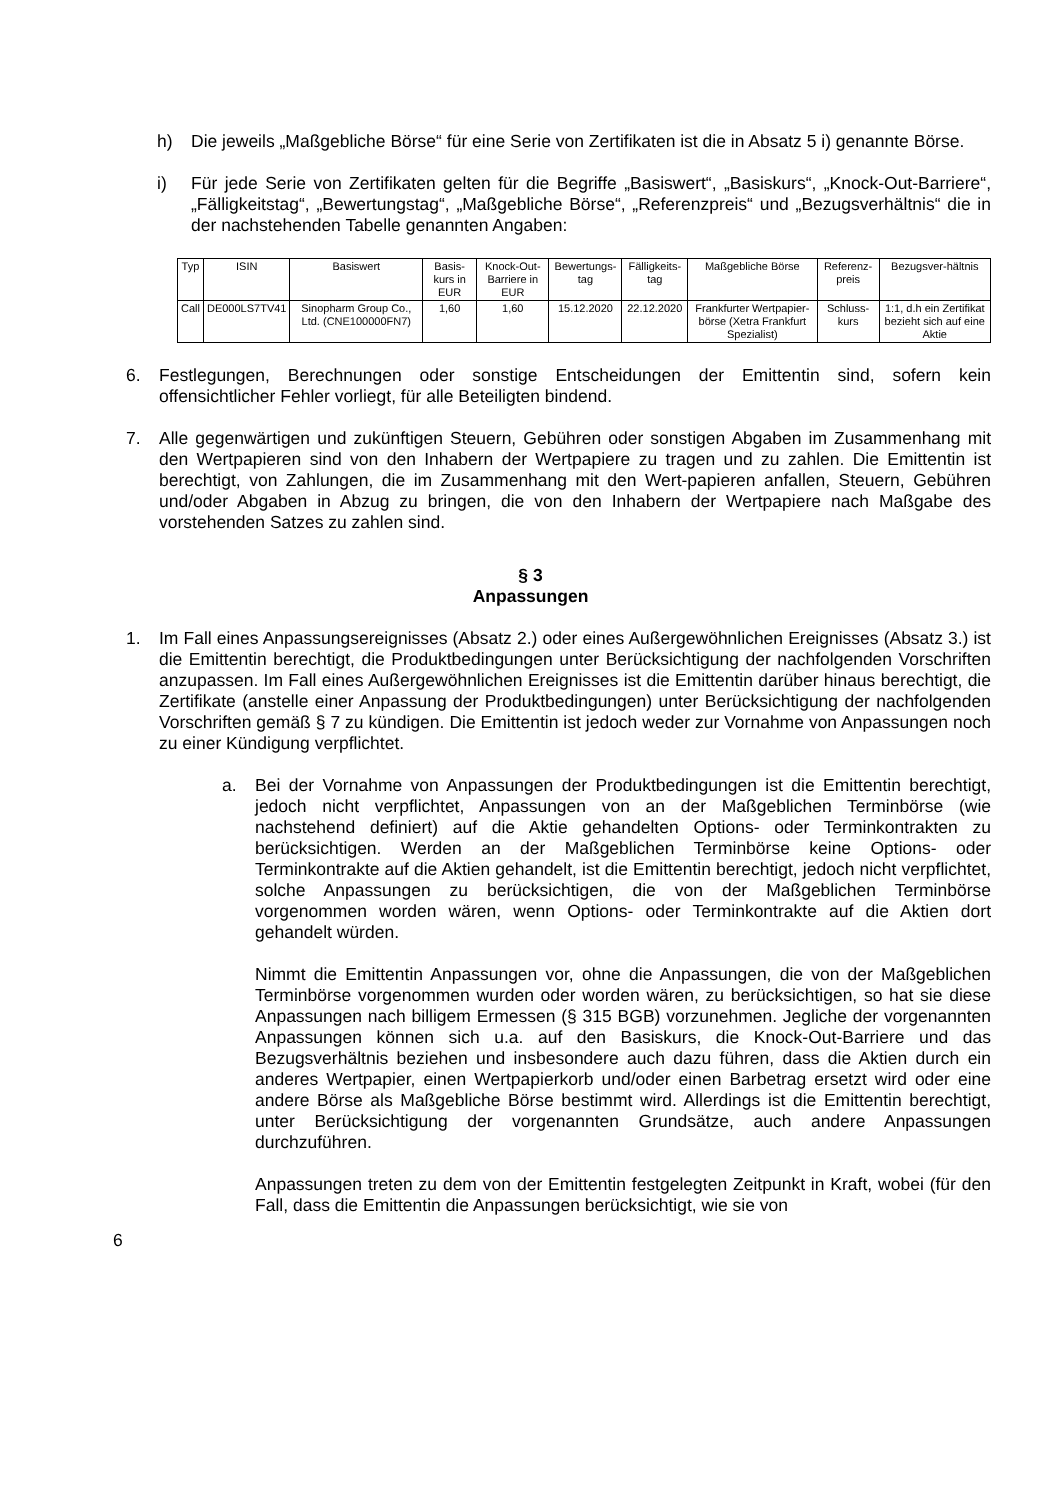h) Die jeweils „Maßgebliche Börse“ für eine Serie von Zertifikaten ist die in Absatz 5 i) genannte Börse.
i) Für jede Serie von Zertifikaten gelten für die Begriffe „Basiswert“, „Basiskurs“, „Knock-Out-Barriere“, „Fälligkeitstag“, „Bewertungstag“, „Maßgebliche Börse“, „Referenzpreis“ und „Bezugsverhältnis“ die in der nachstehenden Tabelle genannten Angaben:
| Typ | ISIN | Basiswert | Basis-kurs in EUR | Knock-Out-Barriere in EUR | Bewertungs-tag | Fälligkeits-tag | Maßgebliche Börse | Referenz-preis | Bezugsver-hältnis |
| --- | --- | --- | --- | --- | --- | --- | --- | --- | --- |
| Call | DE000LS7TV41 | Sinopharm Group Co., Ltd. (CNE100000FN7) | 1,60 | 1,60 | 15.12.2020 | 22.12.2020 | Frankfurter Wertpapier-börse (Xetra Frankfurt Spezialist) | Schluss-kurs | 1:1, d.h ein Zertifikat bezieht sich auf eine Aktie |
6. Festlegungen, Berechnungen oder sonstige Entscheidungen der Emittentin sind, sofern kein offensichtlicher Fehler vorliegt, für alle Beteiligten bindend.
7. Alle gegenwärtigen und zukünftigen Steuern, Gebühren oder sonstigen Abgaben im Zusammenhang mit den Wertpapieren sind von den Inhabern der Wertpapiere zu tragen und zu zahlen. Die Emittentin ist berechtigt, von Zahlungen, die im Zusammenhang mit den Wert-papieren anfallen, Steuern, Gebühren und/oder Abgaben in Abzug zu bringen, die von den Inhabern der Wertpapiere nach Maßgabe des vorstehenden Satzes zu zahlen sind.
§ 3
Anpassungen
1. Im Fall eines Anpassungsereignisses (Absatz 2.) oder eines Außergewöhnlichen Ereignisses (Absatz 3.) ist die Emittentin berechtigt, die Produktbedingungen unter Berücksichtigung der nachfolgenden Vorschriften anzupassen. Im Fall eines Außergewöhnlichen Ereignisses ist die Emittentin darüber hinaus berechtigt, die Zertifikate (anstelle einer Anpassung der Produktbedingungen) unter Berücksichtigung der nachfolgenden Vorschriften gemäß § 7 zu kündigen. Die Emittentin ist jedoch weder zur Vornahme von Anpassungen noch zu einer Kündigung verpflichtet.
a. Bei der Vornahme von Anpassungen der Produktbedingungen ist die Emittentin berechtigt, jedoch nicht verpflichtet, Anpassungen von an der Maßgeblichen Terminbörse (wie nachstehend definiert) auf die Aktie gehandelten Options- oder Terminkontrakten zu berücksichtigen. Werden an der Maßgeblichen Terminbörse keine Options- oder Terminkontrakte auf die Aktien gehandelt, ist die Emittentin berechtigt, jedoch nicht verpflichtet, solche Anpassungen zu berücksichtigen, die von der Maßgeblichen Terminbörse vorgenommen worden wären, wenn Options- oder Terminkontrakte auf die Aktien dort gehandelt würden.
Nimmt die Emittentin Anpassungen vor, ohne die Anpassungen, die von der Maßgeblichen Terminbörse vorgenommen wurden oder worden wären, zu berücksichtigen, so hat sie diese Anpassungen nach billigem Ermessen (§ 315 BGB) vorzunehmen. Jegliche der vorgenannten Anpassungen können sich u.a. auf den Basiskurs, die Knock-Out-Barriere und das Bezugsverhältnis beziehen und insbesondere auch dazu führen, dass die Aktien durch ein anderes Wertpapier, einen Wertpapierkorb und/oder einen Barbetrag ersetzt wird oder eine andere Börse als Maßgebliche Börse bestimmt wird. Allerdings ist die Emittentin berechtigt, unter Berücksichtigung der vorgenannten Grundsätze, auch andere Anpassungen durchzuführen.
Anpassungen treten zu dem von der Emittentin festgelegten Zeitpunkt in Kraft, wobei (für den Fall, dass die Emittentin die Anpassungen berücksichtigt, wie sie von
6